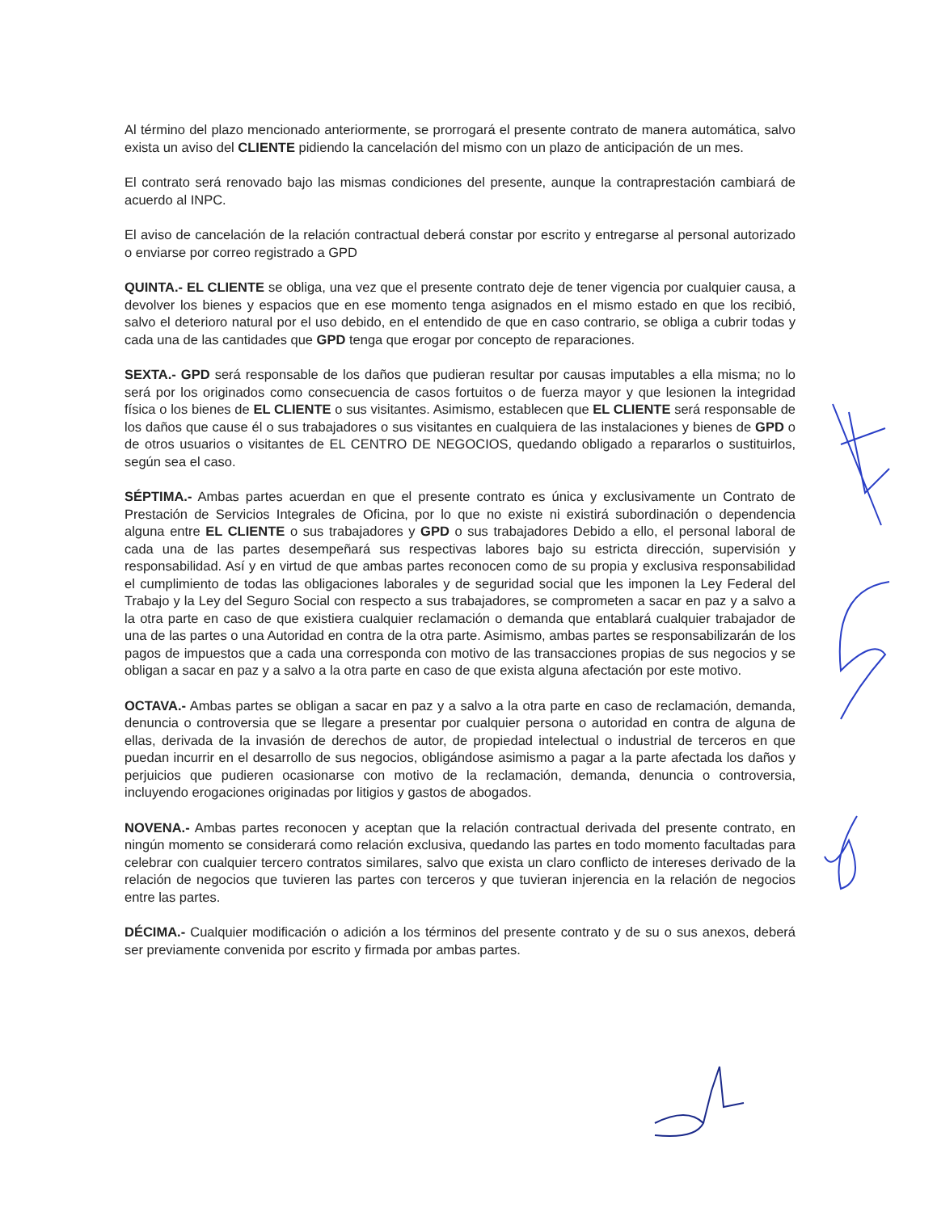Al término del plazo mencionado anteriormente, se prorrogará el presente contrato de manera automática, salvo exista un aviso del CLIENTE pidiendo la cancelación del mismo con un plazo de anticipación de un mes.
El contrato será renovado bajo las mismas condiciones del presente, aunque la contraprestación cambiará de acuerdo al INPC.
El aviso de cancelación de la relación contractual deberá constar por escrito y entregarse al personal autorizado o enviarse por correo registrado a GPD
QUINTA.- EL CLIENTE se obliga, una vez que el presente contrato deje de tener vigencia por cualquier causa, a devolver los bienes y espacios que en ese momento tenga asignados en el mismo estado en que los recibió, salvo el deterioro natural por el uso debido, en el entendido de que en caso contrario, se obliga a cubrir todas y cada una de las cantidades que GPD tenga que erogar por concepto de reparaciones.
SEXTA.- GPD será responsable de los daños que pudieran resultar por causas imputables a ella misma; no lo será por los originados como consecuencia de casos fortuitos o de fuerza mayor y que lesionen la integridad física o los bienes de EL CLIENTE o sus visitantes. Asimismo, establecen que EL CLIENTE será responsable de los daños que cause él o sus trabajadores o sus visitantes en cualquiera de las instalaciones y bienes de GPD o de otros usuarios o visitantes de EL CENTRO DE NEGOCIOS, quedando obligado a repararlos o sustituirlos, según sea el caso.
SÉPTIMA.- Ambas partes acuerdan en que el presente contrato es única y exclusivamente un Contrato de Prestación de Servicios Integrales de Oficina, por lo que no existe ni existirá subordinación o dependencia alguna entre EL CLIENTE o sus trabajadores y GPD o sus trabajadores Debido a ello, el personal laboral de cada una de las partes desempeñará sus respectivas labores bajo su estricta dirección, supervisión y responsabilidad. Así y en virtud de que ambas partes reconocen como de su propia y exclusiva responsabilidad el cumplimiento de todas las obligaciones laborales y de seguridad social que les imponen la Ley Federal del Trabajo y la Ley del Seguro Social con respecto a sus trabajadores, se comprometen a sacar en paz y a salvo a la otra parte en caso de que existiera cualquier reclamación o demanda que entablará cualquier trabajador de una de las partes o una Autoridad en contra de la otra parte. Asimismo, ambas partes se responsabilizarán de los pagos de impuestos que a cada una corresponda con motivo de las transacciones propias de sus negocios y se obligan a sacar en paz y a salvo a la otra parte en caso de que exista alguna afectación por este motivo.
OCTAVA.- Ambas partes se obligan a sacar en paz y a salvo a la otra parte en caso de reclamación, demanda, denuncia o controversia que se llegare a presentar por cualquier persona o autoridad en contra de alguna de ellas, derivada de la invasión de derechos de autor, de propiedad intelectual o industrial de terceros en que puedan incurrir en el desarrollo de sus negocios, obligándose asimismo a pagar a la parte afectada los daños y perjuicios que pudieren ocasionarse con motivo de la reclamación, demanda, denuncia o controversia, incluyendo erogaciones originadas por litigios y gastos de abogados.
NOVENA.- Ambas partes reconocen y aceptan que la relación contractual derivada del presente contrato, en ningún momento se considerará como relación exclusiva, quedando las partes en todo momento facultadas para celebrar con cualquier tercero contratos similares, salvo que exista un claro conflicto de intereses derivado de la relación de negocios que tuvieren las partes con terceros y que tuvieran injerencia en la relación de negocios entre las partes.
DÉCIMA.- Cualquier modificación o adición a los términos del presente contrato y de su o sus anexos, deberá ser previamente convenida por escrito y firmada por ambas partes.